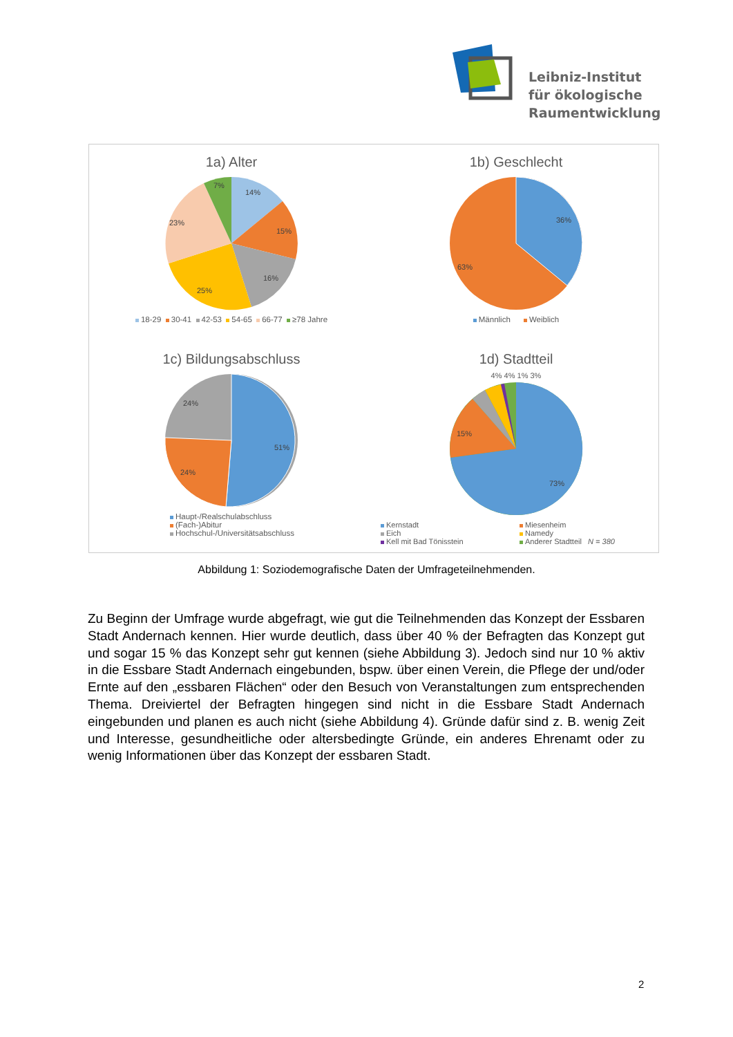Leibniz-Institut
für ökologische
Raumentwicklung
1a) Alter
14%
15%
16%
25%
23%
7%
18-29 30-41 42-53 54-65 66-77 ≥78 Jahre
1b) Geschlecht
36%
63%
Männlich Weiblich
1c) Bildungsabschluss
51%
24%
24%
Haupt-/Realschulabschluss
(Fach-)Abitur
Hochschul-/Universitätsabschluss
1d) Stadtteil
4% 4% 1% 3%
73%
15%
Kernstadt Miesenheim Eich Namedy Kell mit Bad Tönisstein Anderer Stadtteil N = 380
Abbildung 1: Soziodemografische Daten der Umfrageteilnehmenden.
Zu Beginn der Umfrage wurde abgefragt, wie gut die Teilnehmenden das Konzept der Essbaren Stadt Andernach kennen. Hier wurde deutlich, dass über 40 % der Befragten das Konzept gut und sogar 15 % das Konzept sehr gut kennen (siehe Abbildung 3). Jedoch sind nur 10 % aktiv in die Essbare Stadt Andernach eingebunden, bspw. über einen Verein, die Pflege der und/oder Ernte auf den „essbaren Flächen“ oder den Besuch von Veranstaltungen zum entsprechenden Thema. Dreiviertel der Befragten hingegen sind nicht in die Essbare Stadt Andernach eingebunden und planen es auch nicht (siehe Abbildung 4). Gründe dafür sind z. B. wenig Zeit und Interesse, gesundheitliche oder altersbedingte Gründe, ein anderes Ehrenamt oder zu wenig Informationen über das Konzept der essbaren Stadt.
2